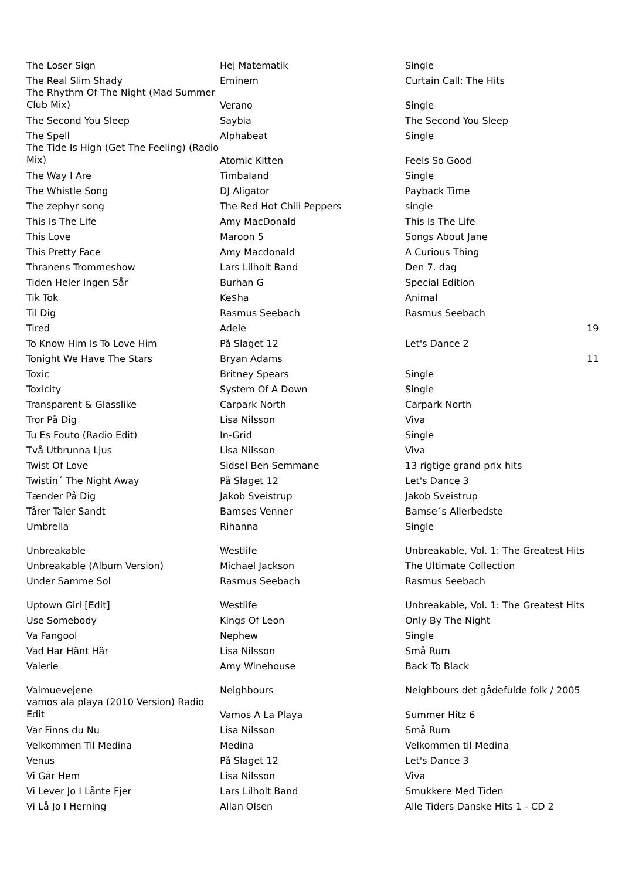| The Loser Sign | Hej Matematik | Single | |
| The Real Slim Shady | Eminem | Curtain Call: The Hits | |
| The Rhythm Of The Night (Mad Summer Club Mix) | Verano | Single | |
| The Second You Sleep | Saybia | The Second You Sleep | |
| The Spell | Alphabeat | Single | |
| The Tide Is High (Get The Feeling) (Radio Mix) | Atomic Kitten | Feels So Good | |
| The Way I Are | Timbaland | Single | |
| The Whistle Song | DJ Aligator | Payback Time | |
| The zephyr song | The Red Hot Chili Peppers | single | |
| This Is The Life | Amy MacDonald | This Is The Life | |
| This Love | Maroon 5 | Songs About Jane | |
| This Pretty Face | Amy Macdonald | A Curious Thing | |
| Thranens Trommeshow | Lars Lilholt Band | Den 7. dag | |
| Tiden Heler Ingen Sår | Burhan G | Special Edition | |
| Tik Tok | Ke$ha | Animal | |
| Til Dig | Rasmus Seebach | Rasmus Seebach | |
| Tired | Adele | | 19 |
| To Know Him Is To Love Him | På Slaget 12 | Let's Dance 2 | |
| Tonight We Have The Stars | Bryan Adams | | 11 |
| Toxic | Britney Spears | Single | |
| Toxicity | System Of A Down | Single | |
| Transparent & Glasslike | Carpark North | Carpark North | |
| Tror På Dig | Lisa Nilsson | Viva | |
| Tu Es Fouto (Radio Edit) | In-Grid | Single | |
| Två Utbrunna Ljus | Lisa Nilsson | Viva | |
| Twist Of Love | Sidsel Ben Semmane | 13 rigtige grand prix hits | |
| Twistin´ The Night Away | På Slaget 12 | Let's Dance 3 | |
| Tænder På Dig | Jakob Sveistrup | Jakob Sveistrup | |
| Tårer Taler Sandt | Bamses Venner | Bamse´s Allerbedste | |
| Umbrella | Rihanna | Single | |
| Unbreakable | Westlife | Unbreakable, Vol. 1: The Greatest Hits | |
| Unbreakable (Album Version) | Michael Jackson | The Ultimate Collection | |
| Under Samme Sol | Rasmus Seebach | Rasmus Seebach | |
| Uptown Girl [Edit] | Westlife | Unbreakable, Vol. 1: The Greatest Hits | |
| Use Somebody | Kings Of Leon | Only By The Night | |
| Va Fangool | Nephew | Single | |
| Vad Har Hänt Här | Lisa Nilsson | Små Rum | |
| Valerie | Amy Winehouse | Back To Black | |
| Valmuevejene | Neighbours | Neighbours det gådefulde folk / 2005 | |
| vamos ala playa (2010 Version) Radio Edit | Vamos A La Playa | Summer Hitz 6 | |
| Var Finns du Nu | Lisa Nilsson | Små Rum | |
| Velkommen Til Medina | Medina | Velkommen til Medina | |
| Venus | På Slaget 12 | Let's Dance 3 | |
| Vi Går Hem | Lisa Nilsson | Viva | |
| Vi Lever Jo I Lånte Fjer | Lars Lilholt Band | Smukkere Med Tiden | |
| Vi Lå Jo I Herning | Allan Olsen | Alle Tiders Danske Hits 1 - CD 2 | |